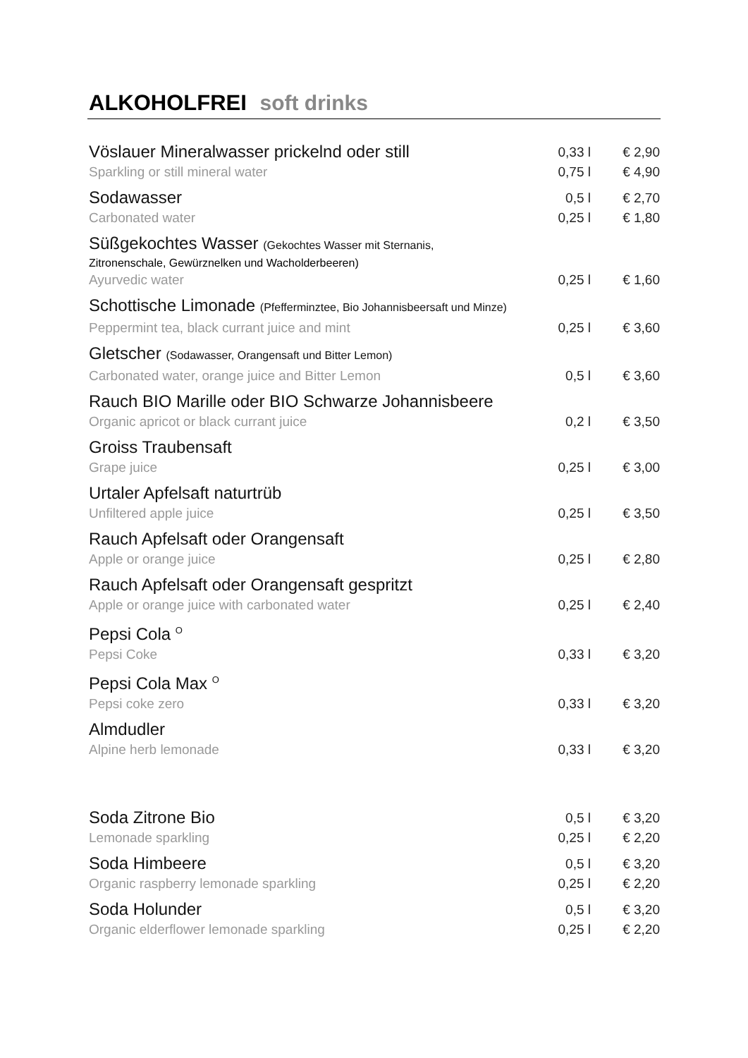ALKOHOLFREI soft drinks
| Vöslauer Mineralwasser prickelnd oder still Sparkling or still mineral water | 0,33 l 0,75 l | € 2,90 € 4,90 |
| Sodawasser Carbonated water | 0,5 l 0,25 l | € 2,70 € 1,80 |
| Süßgekochtes Wasser (Gekochtes Wasser mit Sternanis, Zitronenschale, Gewürznelken und Wacholderbeeren) Ayurvedic water | 0,25 l | € 1,60 |
| Schottische Limonade (Pfefferminztee, Bio Johannisbeersaft und Minze) Peppermint tea, black currant juice and mint | 0,25 l | € 3,60 |
| Gletscher (Sodawasser, Orangensaft und Bitter Lemon) Carbonated water, orange juice and Bitter Lemon | 0,5 l | € 3,60 |
| Rauch BIO Marille oder BIO Schwarze Johannisbeere Organic apricot or black currant juice | 0,2 l | € 3,50 |
| Groiss Traubensaft Grape juice | 0,25 l | € 3,00 |
| Urtaler Apfelsaft naturtrüb Unfiltered apple juice | 0,25 l | € 3,50 |
| Rauch Apfelsaft oder Orangensaft Apple or orange juice | 0,25 l | € 2,80 |
| Rauch Apfelsaft oder Orangensaft gespritzt Apple or orange juice with carbonated water | 0,25 l | € 2,40 |
| Pepsi Cola <sup>O</sup> Pepsi Coke | 0,33 l | € 3,20 |
| Pepsi Cola Max <sup>O</sup> Pepsi coke zero | 0,33 l | € 3,20 |
| Almdudler Alpine herb lemonade | 0,33 l | € 3,20 |
| Soda Zitrone Bio Lemonade sparkling | 0,5 l 0,25 l | € 3,20 € 2,20 |
| Soda Himbeere Organic raspberry lemonade sparkling | 0,5 l 0,25 l | € 3,20 € 2,20 |
| Soda Holunder Organic elderflower lemonade sparkling | 0,5 l 0,25 l | € 3,20 € 2,20 |